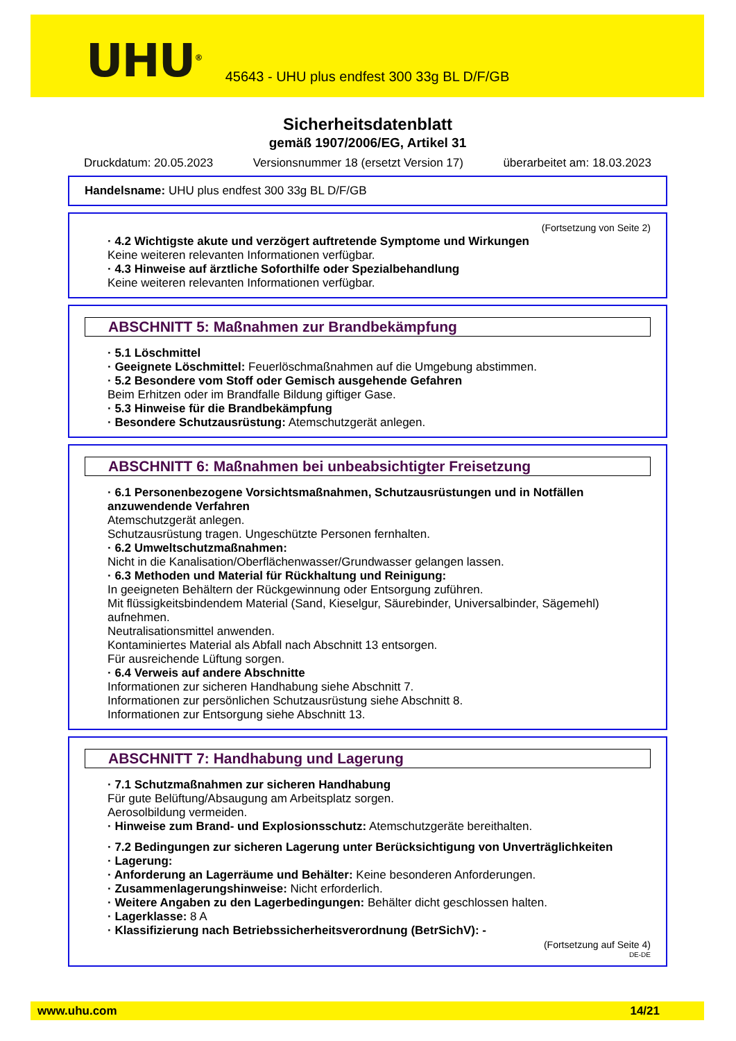UHU<sup>®</sup>
45643 - UHU plus endfest 300 33g BL D/F/GB
Sicherheitsdatenblatt
gemäß 1907/2006/EG, Artikel 31
Druckdatum: 20.05.2023 Versionsnummer 18 (ersetzt Version 17) überarbeitet am: 18.03.2023
Handelsname: UHU plus endfest 300 33g BL D/F/GB
(Fortsetzung von Seite 2)
· 4.2 Wichtigste akute und verzögert auftretende Symptome und Wirkungen
Keine weiteren relevanten Informationen verfügbar.
· 4.3 Hinweise auf ärztliche Soforthilfe oder Spezialbehandlung
Keine weiteren relevanten Informationen verfügbar.
ABSCHNITT 5: Maßnahmen zur Brandbekämpfung
· 5.1 Löschmittel
· Geeignete Löschmittel: Feuerlöschmaßnahmen auf die Umgebung abstimmen.
· 5.2 Besondere vom Stoff oder Gemisch ausgehende Gefahren
Beim Erhitzen oder im Brandfalle Bildung giftiger Gase.
· 5.3 Hinweise für die Brandbekämpfung
· Besondere Schutzausrüstung: Atemschutzgerät anlegen.
ABSCHNITT 6: Maßnahmen bei unbeabsichtigter Freisetzung
· 6.1 Personenbezogene Vorsichtsmaßnahmen, Schutzausrüstungen und in Notfällen anzuwendende Verfahren
Atemschutzgerät anlegen.
Schutzausrüstung tragen. Ungeschützte Personen fernhalten.
· 6.2 Umweltschutzmaßnahmen:
Nicht in die Kanalisation/Oberflächenwasser/Grundwasser gelangen lassen.
· 6.3 Methoden und Material für Rückhaltung und Reinigung:
In geeigneten Behältern der Rückgewinnung oder Entsorgung zuführen.
Mit flüssigkeitsbindendem Material (Sand, Kieselgur, Säurebinder, Universalbinder, Sägemehl) aufnehmen.
Neutralisationsmittel anwenden.
Kontaminiertes Material als Abfall nach Abschnitt 13 entsorgen.
Für ausreichende Lüftung sorgen.
· 6.4 Verweis auf andere Abschnitte
Informationen zur sicheren Handhabung siehe Abschnitt 7.
Informationen zur persönlichen Schutzausrüstung siehe Abschnitt 8.
Informationen zur Entsorgung siehe Abschnitt 13.
ABSCHNITT 7: Handhabung und Lagerung
· 7.1 Schutzmaßnahmen zur sicheren Handhabung
Für gute Belüftung/Absaugung am Arbeitsplatz sorgen.
Aerosolbildung vermeiden.
· Hinweise zum Brand- und Explosionsschutz: Atemschutzgeräte bereithalten.
· 7.2 Bedingungen zur sicheren Lagerung unter Berücksichtigung von Unverträglichkeiten
· Lagerung:
· Anforderung an Lagerräume und Behälter: Keine besonderen Anforderungen.
· Zusammenlagerungshinweise: Nicht erforderlich.
· Weitere Angaben zu den Lagerbedingungen: Behälter dicht geschlossen halten.
· Lagerklasse: 8 A
· Klassifizierung nach Betriebssicherheitsverordnung (BetrSichV): -
(Fortsetzung auf Seite 4)
DE-DE
www.uhu.com 14/21